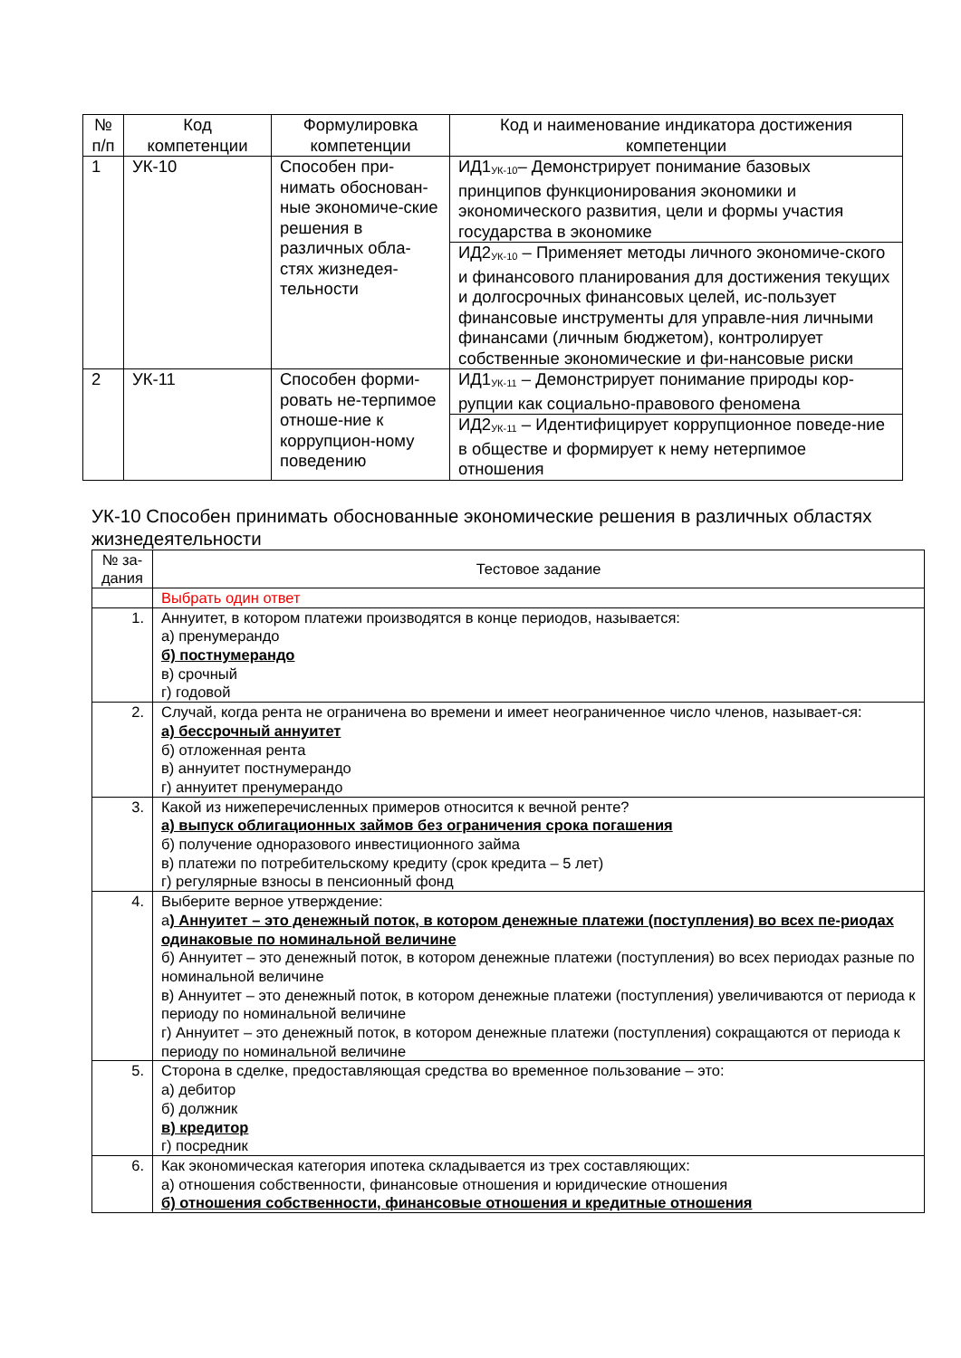| № п/п | Код компетенции | Формулировка компетенции | Код и наименование индикатора достижения компетенции |
| --- | --- | --- | --- |
| 1 | УК-10 | Способен при-нимать обоснован-ные экономиче-ские решения в различных обла-стях жизнедея-тельности | ИД1<sub>УК-10</sub>– Демонстрирует понимание базовых принципов функционирования экономики и экономического развития, цели и формы участия государства в экономике |
| | | | ИД2<sub>УК-10</sub> – Применяет методы личного экономиче-ского и финансового планирования для достижения текущих и долгосрочных финансовых целей, ис-пользует финансовые инструменты для управле-ния личными финансами (личным бюджетом), контролирует собственные экономические и фи-нансовые риски |
| 2 | УК-11 | Способен форми-ровать не-терпимое отноше-ние к коррупцион-ному поведению | ИД1<sub>УК-11</sub> – Демонстрирует понимание природы кор-рупции как социально-правового феномена |
| | | | ИД2<sub>УК-11</sub> – Идентифицирует коррупционное поведе-ние в обществе и формирует к нему нетерпимое отношения |
УК-10 Способен принимать обоснованные экономические решения в различных областях жизнедеятельности
| № за-дания | Тестовое задание |
| --- | --- |
| | Выбрать один ответ |
| 1. | Аннуитет, в котором платежи производятся в конце периодов, называется: а) пренумерандо б) постнумерандо в) срочный г) годовой |
| 2. | Случай, когда рента не ограничена во времени и имеет неограниченное число членов, называет-ся: а) бессрочный аннуитет б) отложенная рента в) аннуитет постнумерандо г) аннуитет пренумерандо |
| 3. | Какой из нижеперечисленных примеров относится к вечной ренте? а) выпуск облигационных займов без ограничения срока погашения б) получение одноразового инвестиционного займа в) платежи по потребительскому кредиту (срок кредита – 5 лет) г) регулярные взносы в пенсионный фонд |
| 4. | Выберите верное утверждение: а ) Аннуитет – это денежный поток, в котором денежные платежи (поступления) во всех пе-риодах одинаковые по номинальной величине б) Аннуитет – это денежный поток, в котором денежные платежи (поступления) во всех периодах разные по номинальной величине в) Аннуитет – это денежный поток, в котором денежные платежи (поступления) увеличиваются от периода к периоду по номинальной величине г) Аннуитет – это денежный поток, в котором денежные платежи (поступления) сокращаются от периода к периоду по номинальной величине |
| 5. | Сторона в сделке, предоставляющая средства во временное пользование – это: а) дебитор б) должник в) кредитор г) посредник |
| 6. | Как экономическая категория ипотека складывается из трех составляющих: а) отношения собственности, финансовые отношения и юридические отношения б) отношения собственности, финансовые отношения и кредитные отношения |